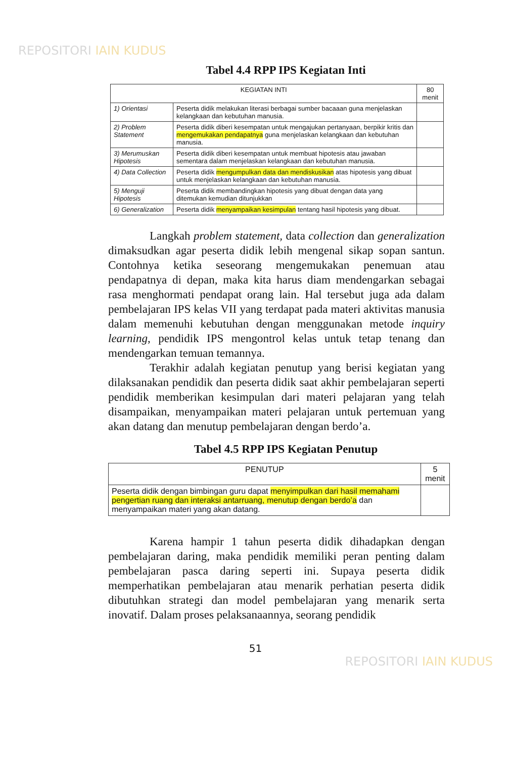REPOSITORI IAIN KUDUS
Tabel 4.4 RPP IPS Kegiatan Inti
| KEGIATAN INTI | | 80 menit |
| --- | --- | --- |
| 1) Orientasi | Peserta didik melakukan literasi berbagai sumber bacaaan guna menjelaskan kelangkaan dan kebutuhan manusia. | |
| 2) Problem Statement | Peserta didik diberi kesempatan untuk mengajukan pertanyaan, berpikir kritis dan mengemukakan pendapatnya guna menjelaskan kelangkaan dan kebutuhan manusia. | |
| 3) Merumuskan Hipotesis | Peserta didik diberi kesempatan untuk membuat hipotesis atau jawaban sementara dalam menjelaskan kelangkaan dan kebutuhan manusia. | |
| 4) Data Collection | Peserta didik mengumpulkan data dan mendiskusikan atas hipotesis yang dibuat untuk menjelaskan kelangkaan dan kebutuhan manusia. | |
| 5) Menguji Hipotesis | Peserta didik membandingkan hipotesis yang dibuat dengan data yang ditemukan kemudian ditunjukkan | |
| 6) Generalization | Peserta didik menyampaikan kesimpulan tentang hasil hipotesis yang dibuat. | |
Langkah problem statement, data collection dan generalization dimaksudkan agar peserta didik lebih mengenal sikap sopan santun. Contohnya ketika seseorang mengemukakan penemuan atau pendapatnya di depan, maka kita harus diam mendengarkan sebagai rasa menghormati pendapat orang lain. Hal tersebut juga ada dalam pembelajaran IPS kelas VII yang terdapat pada materi aktivitas manusia dalam memenuhi kebutuhan dengan menggunakan metode inquiry learning, pendidik IPS mengontrol kelas untuk tetap tenang dan mendengarkan temuan temannya.
Terakhir adalah kegiatan penutup yang berisi kegiatan yang dilaksanakan pendidik dan peserta didik saat akhir pembelajaran seperti pendidik memberikan kesimpulan dari materi pelajaran yang telah disampaikan, menyampaikan materi pelajaran untuk pertemuan yang akan datang dan menutup pembelajaran dengan berdo’a.
Tabel 4.5 RPP IPS Kegiatan Penutup
| PENUTUP | 5 menit |
| --- | --- |
| Peserta didik dengan bimbingan guru dapat menyimpulkan dari hasil memahami pengertian ruang dan interaksi antarruang, menutup dengan berdo’a dan menyampaikan materi yang akan datang. | |
Karena hampir 1 tahun peserta didik dihadapkan dengan pembelajaran daring, maka pendidik memiliki peran penting dalam pembelajaran pasca daring seperti ini. Supaya peserta didik memperhatikan pembelajaran atau menarik perhatian peserta didik dibutuhkan strategi dan model pembelajaran yang menarik serta inovatif. Dalam proses pelaksanaannya, seorang pendidik
51
REPOSITORI IAIN KUDUS